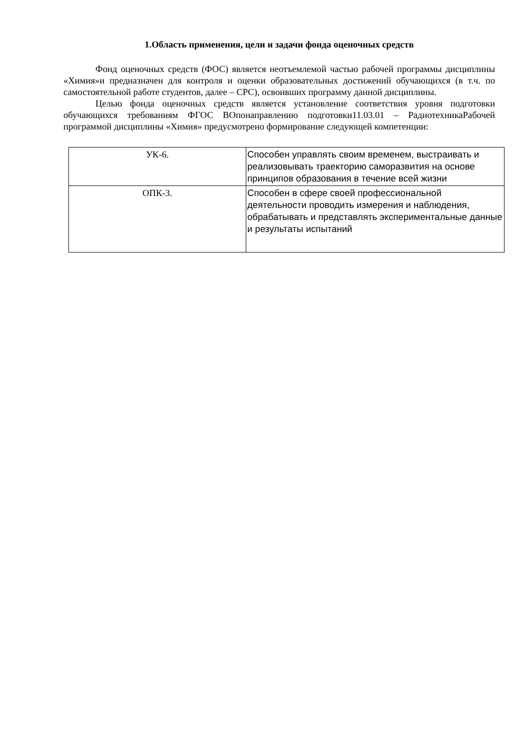1.Область применения, цели и задачи фонда оценочных средств
Фонд оценочных средств (ФОС) является неотъемлемой частью рабочей программы дисциплины «Химия»и предназначен для контроля и оценки образовательных достижений обучающихся (в т.ч. по самостоятельной работе студентов, далее – СРС), освоивших программу данной дисциплины.
Целью фонда оценочных средств является установление соответствия уровня подготовки обучающихся требованиям ФГОС ВОпонаправлению подготовки11.03.01 – РадиотехникаРабочей программой дисциплины «Химия» предусмотрено формирование следующей компетенции:
| УК-6. | Способен управлять своим временем, выстраивать и реализовывать траекторию саморазвития на основе принципов образования в течение всей жизни |
| ОПК-3. | Способен в сфере своей профессиональной деятельности проводить измерения и наблюдения, обрабатывать и представлять экспериментальные данные и результаты испытаний |